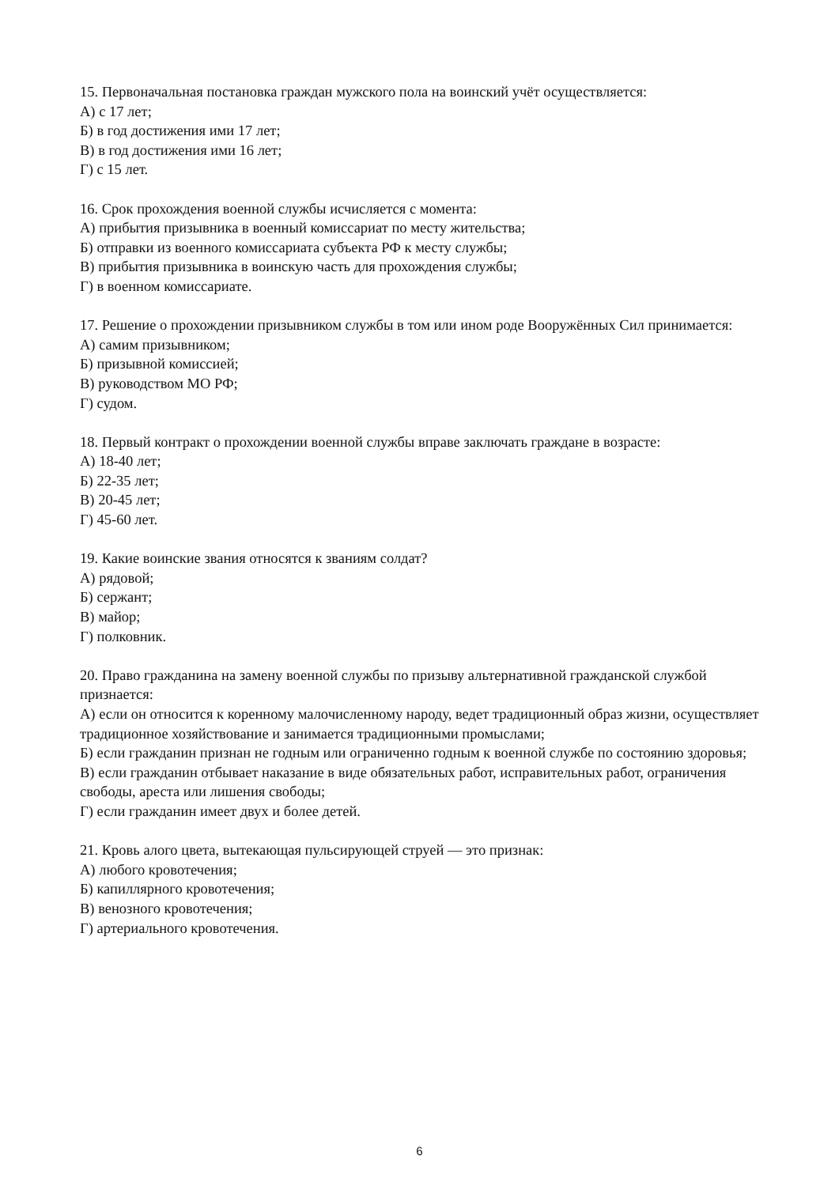15. Первоначальная постановка граждан мужского пола на воинский учёт осуществляется:
А) с 17 лет;
Б) в год достижения ими 17 лет;
В) в год достижения ими 16 лет;
Г) с 15 лет.
16. Срок прохождения военной службы исчисляется с момента:
А) прибытия призывника в военный комиссариат по месту жительства;
Б) отправки из военного комиссариата субъекта РФ к месту службы;
В) прибытия призывника в воинскую часть для прохождения службы;
Г) в военном комиссариате.
17. Решение о прохождении призывником службы в том или ином роде Вооружённых Сил принимается:
А) самим призывником;
Б) призывной комиссией;
В) руководством МО РФ;
Г) судом.
18. Первый контракт о прохождении военной службы вправе заключать граждане в возрасте:
А) 18-40 лет;
Б) 22-35 лет;
В) 20-45 лет;
Г) 45-60 лет.
19. Какие воинские звания относятся к званиям солдат?
А) рядовой;
Б) сержант;
В) майор;
Г) полковник.
20. Право гражданина на замену военной службы по призыву альтернативной гражданской службой признается:
А) если он относится к коренному малочисленному народу, ведет традиционный образ жизни, осуществляет традиционное хозяйствование и занимается традиционными промыслами;
Б) если гражданин признан не годным или ограниченно годным к военной службе по состоянию здоровья;
В) если гражданин отбывает наказание в виде обязательных работ, исправительных работ, ограничения свободы, ареста или лишения свободы;
Г) если гражданин имеет двух и более детей.
21. Кровь алого цвета, вытекающая пульсирующей струей — это признак:
А) любого кровотечения;
Б) капиллярного кровотечения;
В) венозного кровотечения;
Г) артериального кровотечения.
6